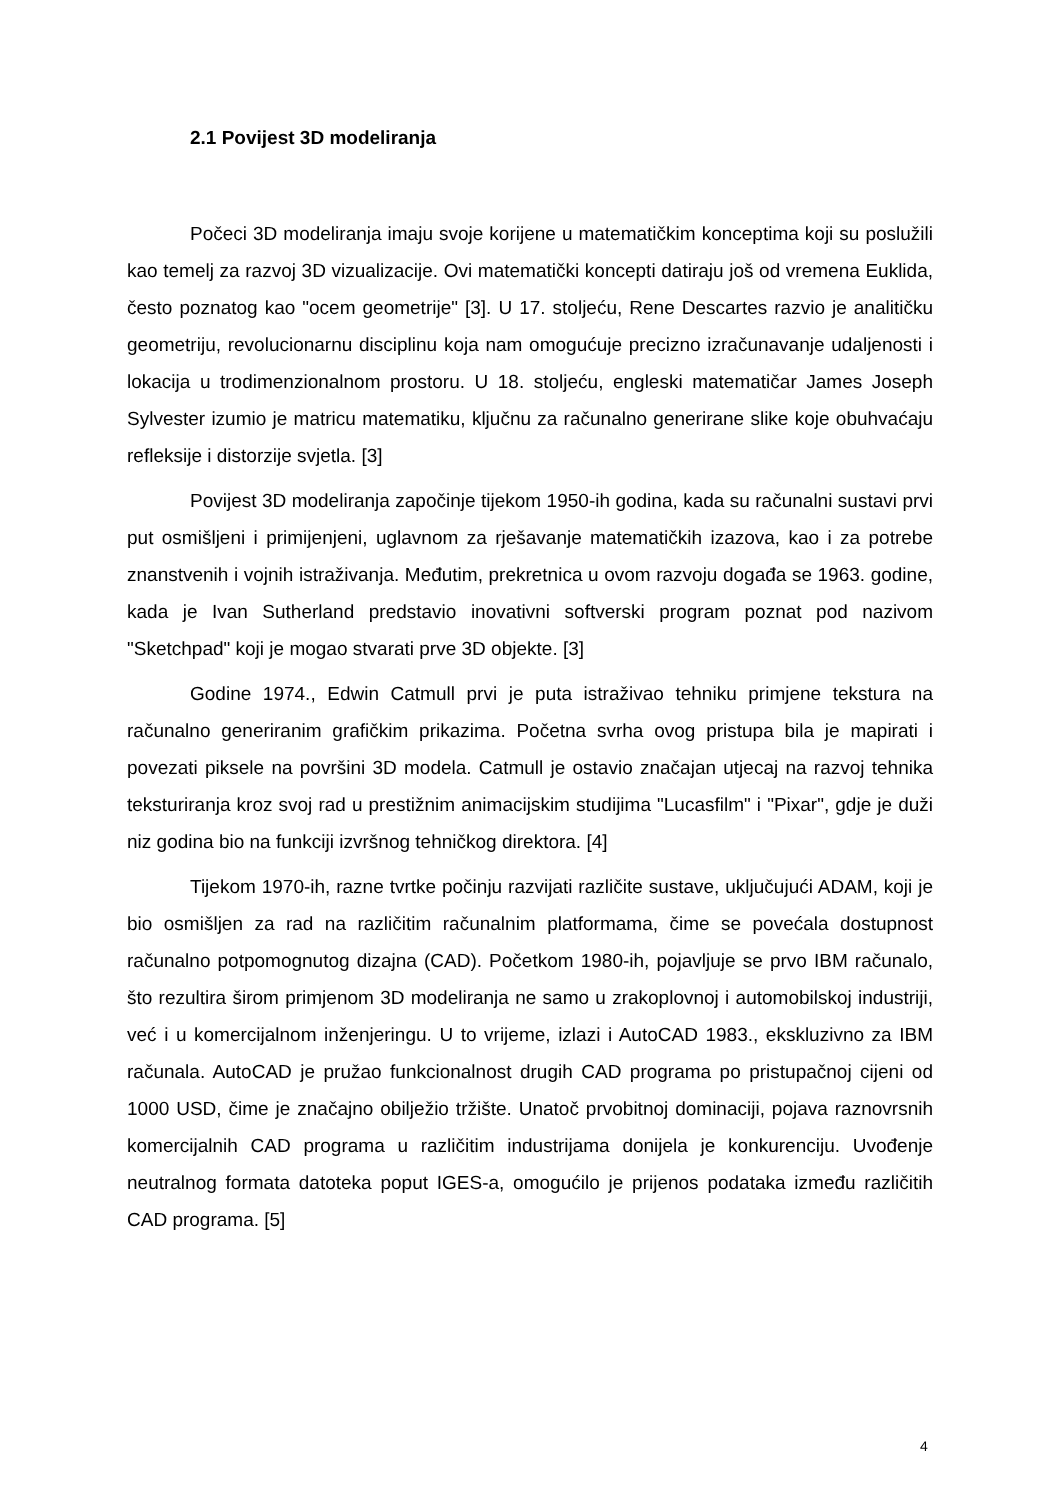2.1 Povijest 3D modeliranja
Počeci 3D modeliranja imaju svoje korijene u matematičkim konceptima koji su poslužili kao temelj za razvoj 3D vizualizacije. Ovi matematički koncepti datiraju još od vremena Euklida, često poznatog kao "ocem geometrije" [3]. U 17. stoljeću, Rene Descartes razvio je analitičku geometriju, revolucionarnu disciplinu koja nam omogućuje precizno izračunavanje udaljenosti i lokacija u trodimenzionalnom prostoru. U 18. stoljeću, engleski matematičar James Joseph Sylvester izumio je matricu matematiku, ključnu za računalno generirane slike koje obuhvaćaju refleksije i distorzije svjetla. [3]
Povijest 3D modeliranja započinje tijekom 1950-ih godina, kada su računalni sustavi prvi put osmišljeni i primijenjeni, uglavnom za rješavanje matematičkih izazova, kao i za potrebe znanstvenih i vojnih istraživanja. Međutim, prekretnica u ovom razvoju događa se 1963. godine, kada je Ivan Sutherland predstavio inovativni softverski program poznat pod nazivom "Sketchpad" koji je mogao stvarati prve 3D objekte. [3]
Godine 1974., Edwin Catmull prvi je puta istraživao tehniku primjene tekstura na računalno generiranim grafičkim prikazima. Početna svrha ovog pristupa bila je mapirati i povezati piksele na površini 3D modela. Catmull je ostavio značajan utjecaj na razvoj tehnika teksturiranja kroz svoj rad u prestižnim animacijskim studijima "Lucasfilm" i "Pixar", gdje je duži niz godina bio na funkciji izvršnog tehničkog direktora. [4]
Tijekom 1970-ih, razne tvrtke počinju razvijati različite sustave, uključujući ADAM, koji je bio osmišljen za rad na različitim računalnim platformama, čime se povećala dostupnost računalno potpomognutog dizajna (CAD). Početkom 1980-ih, pojavljuje se prvo IBM računalo, što rezultira širom primjenom 3D modeliranja ne samo u zrakoplovnoj i automobilskoj industriji, već i u komercijalnom inženjeringu. U to vrijeme, izlazi i AutoCAD 1983., ekskluzivno za IBM računala. AutoCAD je pružao funkcionalnost drugih CAD programa po pristupačnoj cijeni od 1000 USD, čime je značajno obilježio tržište. Unatoč prvobitnoj dominaciji, pojava raznovrsnih komercijalnih CAD programa u različitim industrijama donijela je konkurenciju. Uvođenje neutralnog formata datoteka poput IGES-a, omogućilo je prijenos podataka između različitih CAD programa. [5]
4